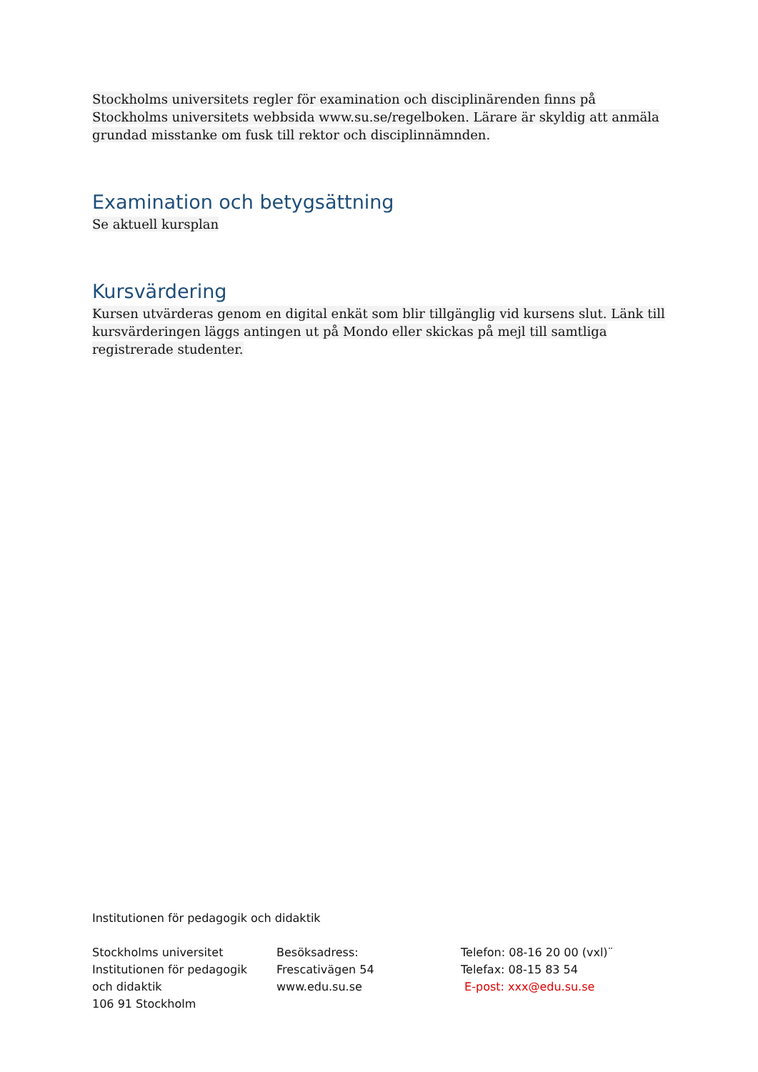Stockholms universitets regler för examination och disciplinärenden finns på Stockholms universitets webbsida www.su.se/regelboken. Lärare är skyldig att anmäla grundad misstanke om fusk till rektor och disciplinnämnden.
Examination och betygsättning
Se aktuell kursplan
Kursvärdering
Kursen utvärderas genom en digital enkät som blir tillgänglig vid kursens slut. Länk till kursvärderingen läggs antingen ut på Mondo eller skickas på mejl till samtliga registrerade studenter.
Institutionen för pedagogik och didaktik
Stockholms universitet
Institutionen för pedagogik
och didaktik
106 91 Stockholm
Besöksadress:
Frescativägen 54
www.edu.su.se
Telefon: 08-16 20 00 (vxl)¨
Telefax: 08-15 83 54
E-post: xxx@edu.su.se